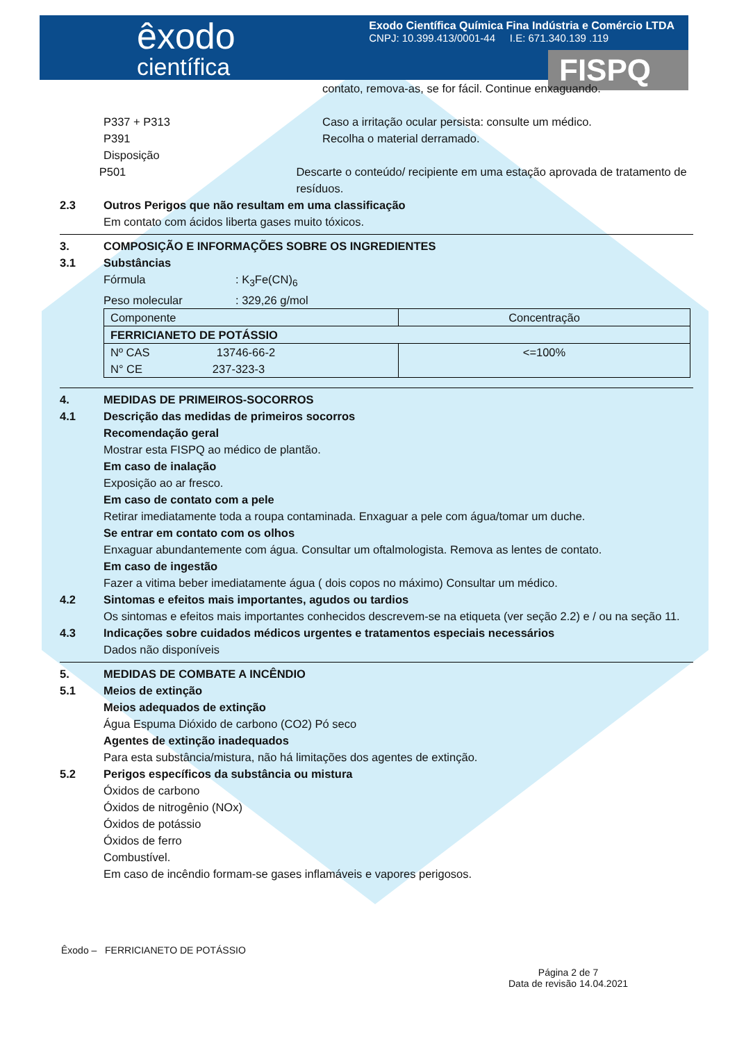êxodo
científica
Exodo Científica Química Fina Indústria e Comércio LTDA
CNPJ: 10.399.413/0001-44 I.E: 671.340.139 .119
FISPQ
contato, remova-as, se for fácil. Continue enxaguando.
P337 + P313 Caso a irritação ocular persista: consulte um médico.
P391 Recolha o material derramado.
Disposição
P501 Descarte o conteúdo/ recipiente em uma estação aprovada de tratamento de resíduos.
2.3 Outros Perigos que não resultam em uma classificação
Em contato com ácidos liberta gases muito tóxicos.
3. COMPOSIÇÃO E INFORMAÇÕES SOBRE OS INGREDIENTES
3.1 Substâncias
Fórmula : K<sub>3</sub>Fe(CN)<sub>6</sub>
Peso molecular : 329,26 g/mol
| Componente | Concentração |
| FERRICIANETO DE POTÁSSIO | |
| Nº CAS 13746-66-2 N° CE 237-323-3 | <=100% |
4. MEDIDAS DE PRIMEIROS-SOCORROS
4.1 Descrição das medidas de primeiros socorros
Recomendação geral
Mostrar esta FISPQ ao médico de plantão.
Em caso de inalação
Exposição ao ar fresco.
Em caso de contato com a pele
Retirar imediatamente toda a roupa contaminada. Enxaguar a pele com água/tomar um duche.
Se entrar em contato com os olhos
Enxaguar abundantemente com água. Consultar um oftalmologista. Remova as lentes de contato.
Em caso de ingestão
Fazer a vitima beber imediatamente água ( dois copos no máximo) Consultar um médico.
4.2 Sintomas e efeitos mais importantes, agudos ou tardios
Os sintomas e efeitos mais importantes conhecidos descrevem-se na etiqueta (ver seção 2.2) e / ou na seção 11.
4.3 Indicações sobre cuidados médicos urgentes e tratamentos especiais necessários
Dados não disponíveis
5. MEDIDAS DE COMBATE A INCÊNDIO
5.1 Meios de extinção
Meios adequados de extinção
Água Espuma Dióxido de carbono (CO2) Pó seco
Agentes de extinção inadequados
Para esta substância/mistura, não há limitações dos agentes de extinção.
5.2 Perigos específicos da substância ou mistura
Óxidos de carbono
Óxidos de nitrogênio (NOx)
Óxidos de potássio
Óxidos de ferro
Combustível.
Em caso de incêndio formam-se gases inflamáveis e vapores perigosos.
Êxodo – FERRICIANETO DE POTÁSSIO
Página 2 de 7
Data de revisão 14.04.2021